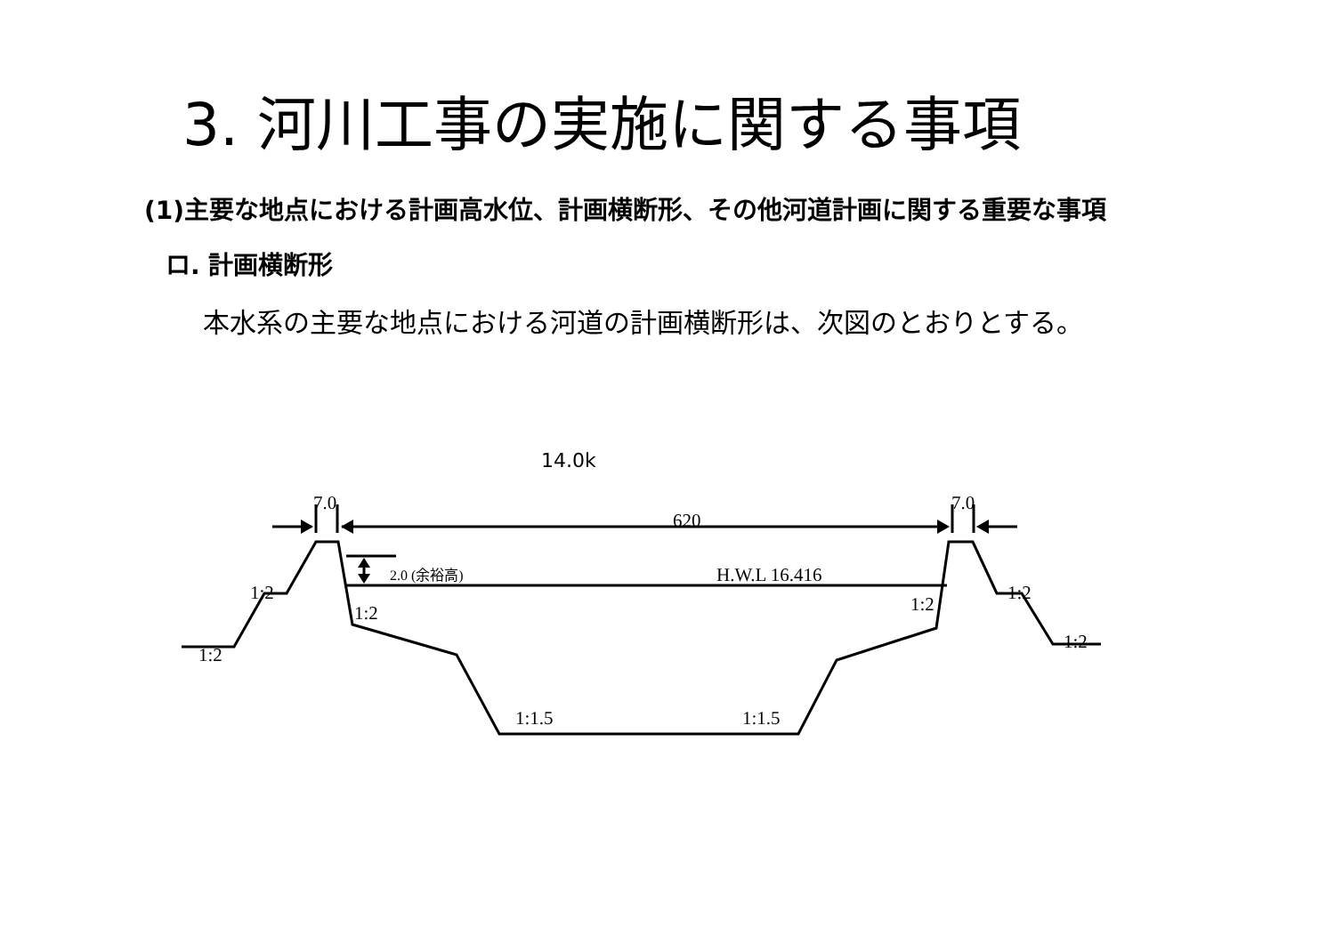3. 河川工事の実施に関する事項
(1)主要な地点における計画高水位、計画横断形、その他河道計画に関する重要な事項
ロ. 計画横断形
本水系の主要な地点における河道の計画横断形は、次図のとおりとする。
14.0k
7.0
7.0
620
2.0 (余裕高)
H.W.L 16.416
1:2
1:2
1:2
1:2
1:2
1:2
1:1.5
1:1.5